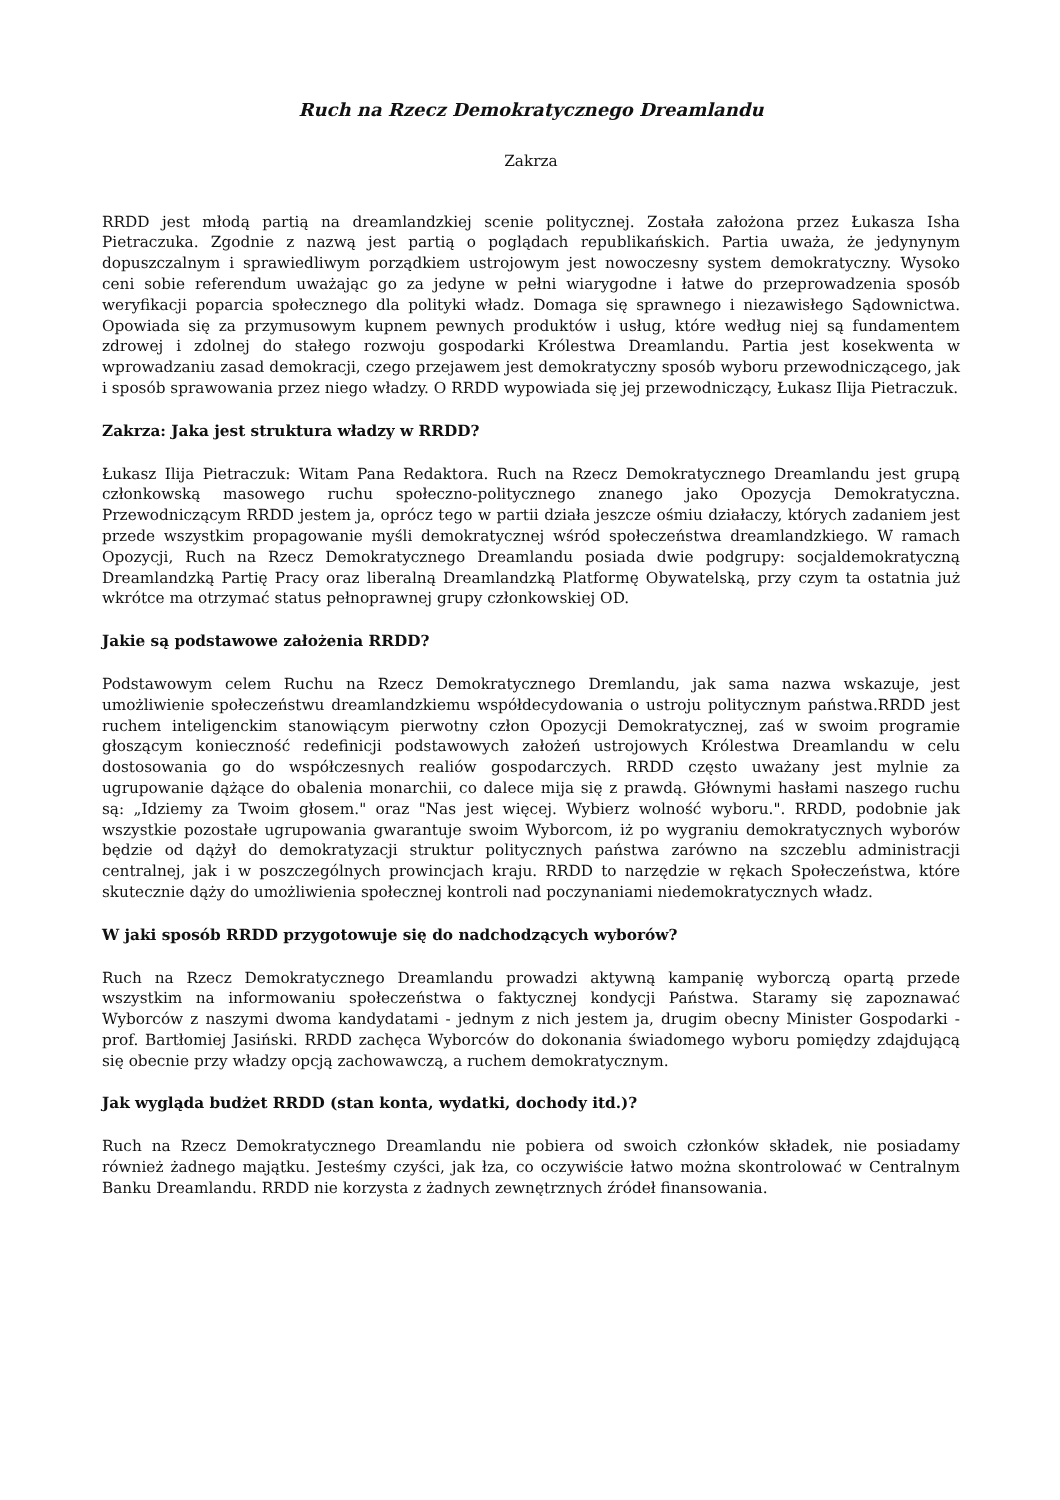Ruch na Rzecz Demokratycznego Dreamlandu
Zakrza
RRDD jest młodą partią na dreamlandzkiej scenie politycznej. Została założona przez Łukasza Isha Pietraczuka. Zgodnie z nazwą jest partią o poglądach republikańskich. Partia uważa, że jedynynym dopuszczalnym i sprawiedliwym porządkiem ustrojowym jest nowoczesny system demokratyczny. Wysoko ceni sobie referendum uważając go za jedyne w pełni wiarygodne i łatwe do przeprowadzenia sposób weryfikacji poparcia społecznego dla polityki władz. Domaga się sprawnego i niezawisłego Sądownictwa. Opowiada się za przymusowym kupnem pewnych produktów i usług, które według niej są fundamentem zdrowej i zdolnej do stałego rozwoju gospodarki Królestwa Dreamlandu. Partia jest kosekwenta w wprowadzaniu zasad demokracji, czego przejawem jest demokratyczny sposób wyboru przewodniczącego, jak i sposób sprawowania przez niego władzy. O RRDD wypowiada się jej przewodniczący, Łukasz Ilija Pietraczuk.
Zakrza: Jaka jest struktura władzy w RRDD?
Łukasz Ilija Pietraczuk: Witam Pana Redaktora. Ruch na Rzecz Demokratycznego Dreamlandu jest grupą członkowską masowego ruchu społeczno-politycznego znanego jako Opozycja Demokratyczna. Przewodniczącym RRDD jestem ja, oprócz tego w partii działa jeszcze ośmiu działaczy, których zadaniem jest przede wszystkim propagowanie myśli demokratycznej wśród społeczeństwa dreamlandzkiego. W ramach Opozycji, Ruch na Rzecz Demokratycznego Dreamlandu posiada dwie podgrupy: socjaldemokratyczną Dreamlandzką Partię Pracy oraz liberalną Dreamlandzką Platformę Obywatelską, przy czym ta ostatnia już wkrótce ma otrzymać status pełnoprawnej grupy członkowskiej OD.
Jakie są podstawowe założenia RRDD?
Podstawowym celem Ruchu na Rzecz Demokratycznego Dremlandu, jak sama nazwa wskazuje, jest umożliwienie społeczeństwu dreamlandzkiemu współdecydowania o ustroju politycznym państwa.RRDD jest ruchem inteligenckim stanowiącym pierwotny człon Opozycji Demokratycznej, zaś w swoim programie głoszącym konieczność redefinicji podstawowych założeń ustrojowych Królestwa Dreamlandu w celu dostosowania go do współczesnych realiów gospodarczych. RRDD często uważany jest mylnie za ugrupowanie dążące do obalenia monarchii, co dalece mija się z prawdą. Głównymi hasłami naszego ruchu są: „Idziemy za Twoim głosem." oraz "Nas jest więcej. Wybierz wolność wyboru.". RRDD, podobnie jak wszystkie pozostałe ugrupowania gwarantuje swoim Wyborcom, iż po wygraniu demokratycznych wyborów będzie od dążył do demokratyzacji struktur politycznych państwa zarówno na szczeblu administracji centralnej, jak i w poszczególnych prowincjach kraju. RRDD to narzędzie w rękach Społeczeństwa, które skutecznie dąży do umożliwienia społecznej kontroli nad poczynaniami niedemokratycznych władz.
W jaki sposób RRDD przygotowuje się do nadchodzących wyborów?
Ruch na Rzecz Demokratycznego Dreamlandu prowadzi aktywną kampanię wyborczą opartą przede wszystkim na informowaniu społeczeństwa o faktycznej kondycji Państwa. Staramy się zapoznawać Wyborców z naszymi dwoma kandydatami - jednym z nich jestem ja, drugim obecny Minister Gospodarki - prof. Bartłomiej Jasiński. RRDD zachęca Wyborców do dokonania świadomego wyboru pomiędzy zdajdującą się obecnie przy władzy opcją zachowawczą, a ruchem demokratycznym.
Jak wygląda budżet RRDD (stan konta, wydatki, dochody itd.)?
Ruch na Rzecz Demokratycznego Dreamlandu nie pobiera od swoich członków składek, nie posiadamy również żadnego majątku. Jesteśmy czyści, jak łza, co oczywiście łatwo można skontrolować w Centralnym Banku Dreamlandu. RRDD nie korzysta z żadnych zewnętrznych źródeł finansowania.